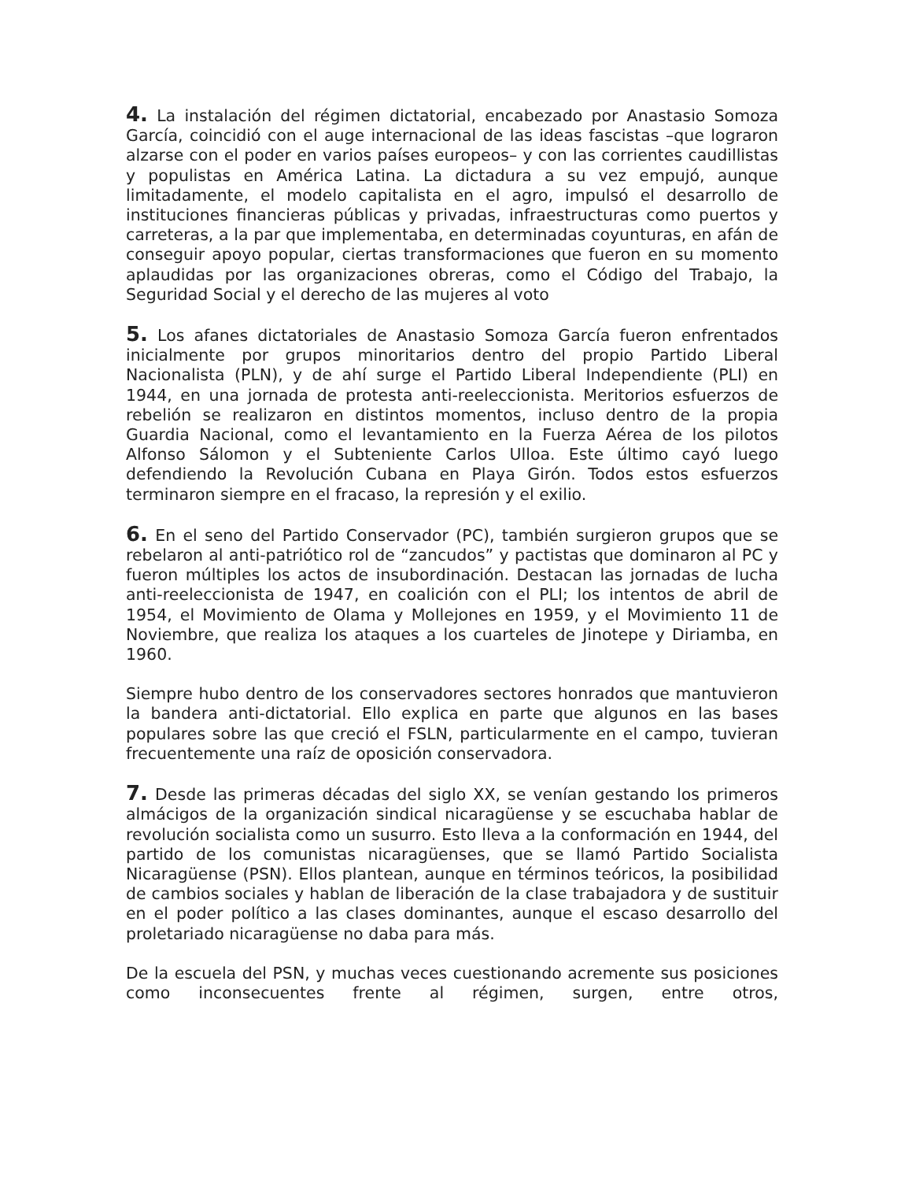4. La instalación del régimen dictatorial, encabezado por Anastasio Somoza García, coincidió con el auge internacional de las ideas fascistas –que lograron alzarse con el poder en varios países europeos– y con las corrientes caudillistas y populistas en América Latina. La dictadura a su vez empujó, aunque limitadamente, el modelo capitalista en el agro, impulsó el desarrollo de instituciones financieras públicas y privadas, infraestructuras como puertos y carreteras, a la par que implementaba, en determinadas coyunturas, en afán de conseguir apoyo popular, ciertas transformaciones que fueron en su momento aplaudidas por las organizaciones obreras, como el Código del Trabajo, la Seguridad Social y el derecho de las mujeres al voto
5. Los afanes dictatoriales de Anastasio Somoza García fueron enfrentados inicialmente por grupos minoritarios dentro del propio Partido Liberal Nacionalista (PLN), y de ahí surge el Partido Liberal Independiente (PLI) en 1944, en una jornada de protesta anti-reeleccionista. Meritorios esfuerzos de rebelión se realizaron en distintos momentos, incluso dentro de la propia Guardia Nacional, como el levantamiento en la Fuerza Aérea de los pilotos Alfonso Sálomon y el Subteniente Carlos Ulloa. Este último cayó luego defendiendo la Revolución Cubana en Playa Girón. Todos estos esfuerzos terminaron siempre en el fracaso, la represión y el exilio.
6. En el seno del Partido Conservador (PC), también surgieron grupos que se rebelaron al anti-patriótico rol de “zancudos” y pactistas que dominaron al PC y fueron múltiples los actos de insubordinación. Destacan las jornadas de lucha anti-reeleccionista de 1947, en coalición con el PLI; los intentos de abril de 1954, el Movimiento de Olama y Mollejones en 1959, y el Movimiento 11 de Noviembre, que realiza los ataques a los cuarteles de Jinotepe y Diriamba, en 1960.
Siempre hubo dentro de los conservadores sectores honrados que mantuvieron la bandera anti-dictatorial. Ello explica en parte que algunos en las bases populares sobre las que creció el FSLN, particularmente en el campo, tuvieran frecuentemente una raíz de oposición conservadora.
7. Desde las primeras décadas del siglo XX, se venían gestando los primeros almácigos de la organización sindical nicaragüense y se escuchaba hablar de revolución socialista como un susurro. Esto lleva a la conformación en 1944, del partido de los comunistas nicaragüenses, que se llamó Partido Socialista Nicaragüense (PSN). Ellos plantean, aunque en términos teóricos, la posibilidad de cambios sociales y hablan de liberación de la clase trabajadora y de sustituir en el poder político a las clases dominantes, aunque el escaso desarrollo del proletariado nicaragüense no daba para más.
De la escuela del PSN, y muchas veces cuestionando acremente sus posiciones como inconsecuentes frente al régimen, surgen, entre otros,